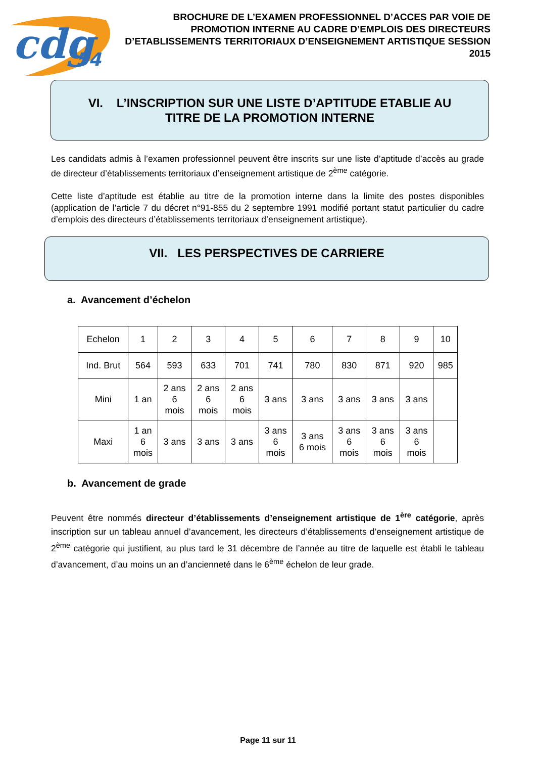cdg
54
BROCHURE DE L’EXAMEN PROFESSIONNEL D’ACCES PAR VOIE DE PROMOTION INTERNE AU CADRE D’EMPLOIS DES DIRECTEURS D’ETABLISSEMENTS TERRITORIAUX D’ENSEIGNEMENT ARTISTIQUE SESSION 2015
VI. L’INSCRIPTION SUR UNE LISTE D’APTITUDE ETABLIE AU TITRE DE LA PROMOTION INTERNE
Les candidats admis à l’examen professionnel peuvent être inscrits sur une liste d’aptitude d’accès au grade de directeur d’établissements territoriaux d’enseignement artistique de 2<sup>ème</sup> catégorie.
Cette liste d’aptitude est établie au titre de la promotion interne dans la limite des postes disponibles (application de l’article 7 du décret n°91-855 du 2 septembre 1991 modifié portant statut particulier du cadre d’emplois des directeurs d’établissements territoriaux d’enseignement artistique).
VII. LES PERSPECTIVES DE CARRIERE
a. Avancement d’échelon
| Echelon | 1 | 2 | 3 | 4 | 5 | 6 | 7 | 8 | 9 | 10 |
| Ind. Brut | 564 | 593 | 633 | 701 | 741 | 780 | 830 | 871 | 920 | 985 |
| Mini | 1 an | 2 ans 6 mois | 2 ans 6 mois | 2 ans 6 mois | 3 ans | 3 ans | 3 ans | 3 ans | 3 ans | |
| Maxi | 1 an 6 mois | 3 ans | 3 ans | 3 ans | 3 ans 6 mois | 3 ans 6 mois | 3 ans 6 mois | 3 ans 6 mois | 3 ans 6 mois | |
b. Avancement de grade
Peuvent être nommés directeur d’établissements d’enseignement artistique de 1<sup>ère</sup> catégorie, après inscription sur un tableau annuel d’avancement, les directeurs d’établissements d’enseignement artistique de 2<sup>ème</sup> catégorie qui justifient, au plus tard le 31 décembre de l’année au titre de laquelle est établi le tableau d’avancement, d’au moins un an d’ancienneté dans le 6<sup>ème</sup> échelon de leur grade.
Page 11 sur 11